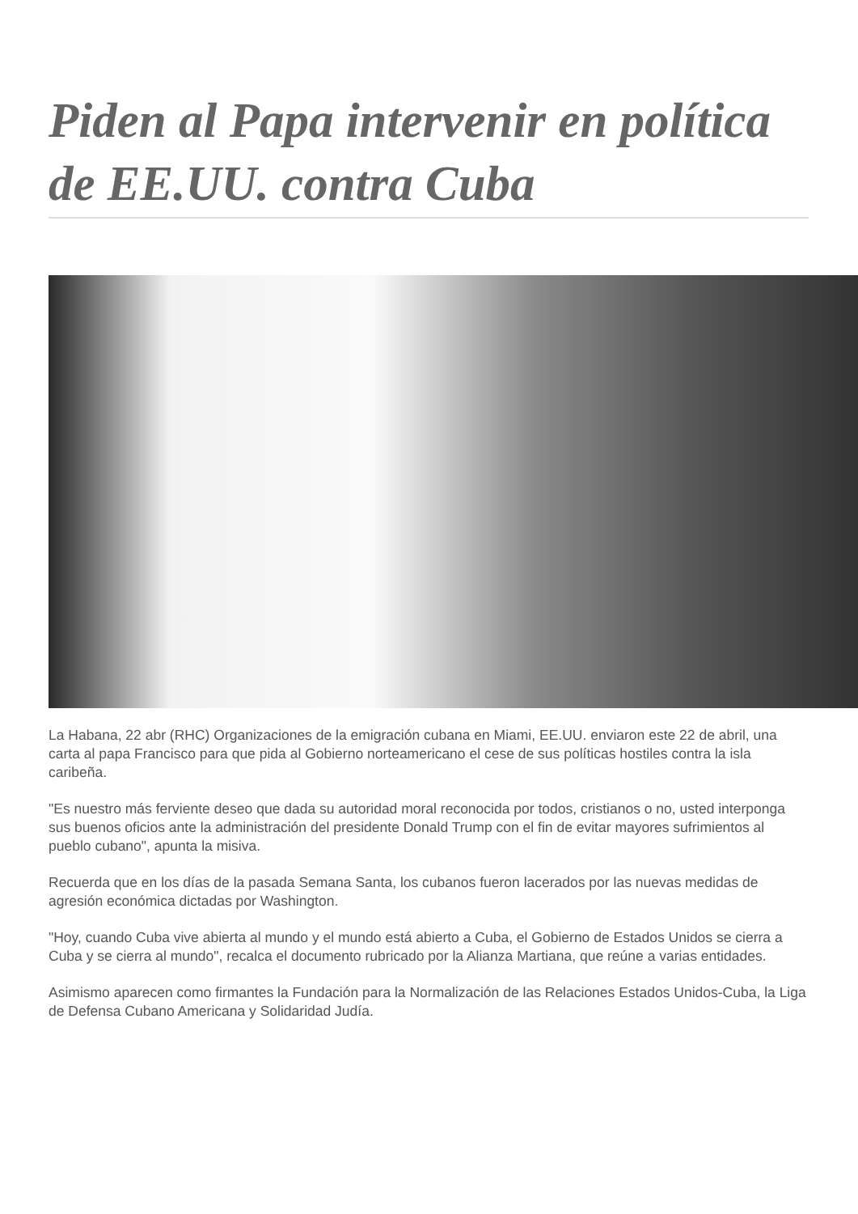Piden al Papa intervenir en política de EE.UU. contra Cuba
La Habana, 22 abr (RHC) Organizaciones de la emigración cubana en Miami, EE.UU. enviaron este 22 de abril, una carta al papa Francisco para que pida al Gobierno norteamericano el cese de sus políticas hostiles contra la isla caribeña.
"Es nuestro más ferviente deseo que dada su autoridad moral reconocida por todos, cristianos o no, usted interponga sus buenos oficios ante la administración del presidente Donald Trump con el fin de evitar mayores sufrimientos al pueblo cubano", apunta la misiva.
Recuerda que en los días de la pasada Semana Santa, los cubanos fueron lacerados por las nuevas medidas de agresión económica dictadas por Washington.
"Hoy, cuando Cuba vive abierta al mundo y el mundo está abierto a Cuba, el Gobierno de Estados Unidos se cierra a Cuba y se cierra al mundo", recalca el documento rubricado por la Alianza Martiana, que reúne a varias entidades.
Asimismo aparecen como firmantes la Fundación para la Normalización de las Relaciones Estados Unidos-Cuba, la Liga de Defensa Cubano Americana y Solidaridad Judía.